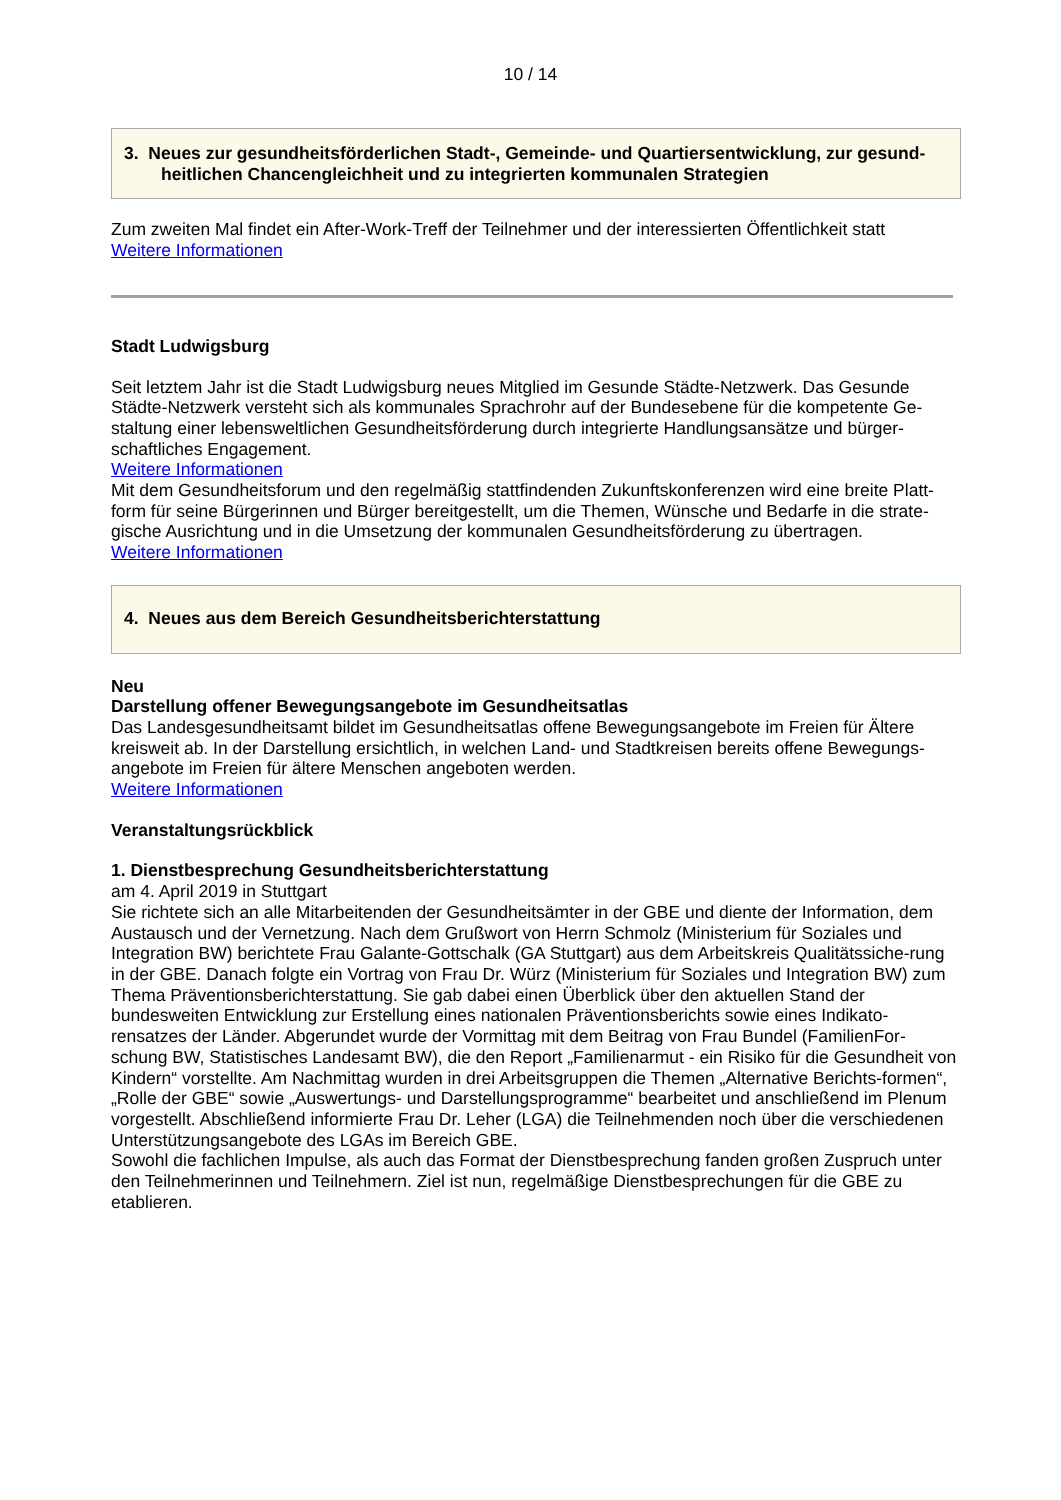10 / 14
3. Neues zur gesundheitsförderlichen Stadt-, Gemeinde- und Quartiersentwicklung, zur gesund-heitlichen Chancengleichheit und zu integrierten kommunalen Strategien
Zum zweiten Mal findet ein After-Work-Treff der Teilnehmer und der interessierten Öffentlichkeit statt
Weitere Informationen
Stadt Ludwigsburg
Seit letztem Jahr ist die Stadt Ludwigsburg neues Mitglied im Gesunde Städte-Netzwerk. Das Gesunde Städte-Netzwerk versteht sich als kommunales Sprachrohr auf der Bundesebene für die kompetente Ge-staltung einer lebensweltlichen Gesundheitsförderung durch integrierte Handlungsansätze und bürger-schaftliches Engagement.
Weitere Informationen
Mit dem Gesundheitsforum und den regelmäßig stattfindenden Zukunftskonferenzen wird eine breite Platt-form für seine Bürgerinnen und Bürger bereitgestellt, um die Themen, Wünsche und Bedarfe in die strate-gische Ausrichtung und in die Umsetzung der kommunalen Gesundheitsförderung zu übertragen.
Weitere Informationen
4. Neues aus dem Bereich Gesundheitsberichterstattung
Neu
Darstellung offener Bewegungsangebote im Gesundheitsatlas
Das Landesgesundheitsamt bildet im Gesundheitsatlas offene Bewegungsangebote im Freien für Ältere kreisweit ab. In der Darstellung ersichtlich, in welchen Land- und Stadtkreisen bereits offene Bewegungs-angebote im Freien für ältere Menschen angeboten werden.
Weitere Informationen
Veranstaltungsrückblick
1. Dienstbesprechung Gesundheitsberichterstattung
am 4. April 2019 in Stuttgart
Sie richtete sich an alle Mitarbeitenden der Gesundheitsämter in der GBE und diente der Information, dem Austausch und der Vernetzung. Nach dem Grußwort von Herrn Schmolz (Ministerium für Soziales und Integration BW) berichtete Frau Galante-Gottschalk (GA Stuttgart) aus dem Arbeitskreis Qualitätssiche-rung in der GBE. Danach folgte ein Vortrag von Frau Dr. Würz (Ministerium für Soziales und Integration BW) zum Thema Präventionsberichterstattung. Sie gab dabei einen Überblick über den aktuellen Stand der bundesweiten Entwicklung zur Erstellung eines nationalen Präventionsberichts sowie eines Indikato-rensatzes der Länder. Abgerundet wurde der Vormittag mit dem Beitrag von Frau Bundel (FamilienFor-schung BW, Statistisches Landesamt BW), die den Report „Familienarmut - ein Risiko für die Gesundheit von Kindern“ vorstellte. Am Nachmittag wurden in drei Arbeitsgruppen die Themen „Alternative Berichts-formen“, „Rolle der GBE“ sowie „Auswertungs- und Darstellungsprogramme“ bearbeitet und anschließend im Plenum vorgestellt. Abschließend informierte Frau Dr. Leher (LGA) die Teilnehmenden noch über die verschiedenen Unterstützungsangebote des LGAs im Bereich GBE.
Sowohl die fachlichen Impulse, als auch das Format der Dienstbesprechung fanden großen Zuspruch unter den Teilnehmerinnen und Teilnehmern. Ziel ist nun, regelmäßige Dienstbesprechungen für die GBE zu etablieren.